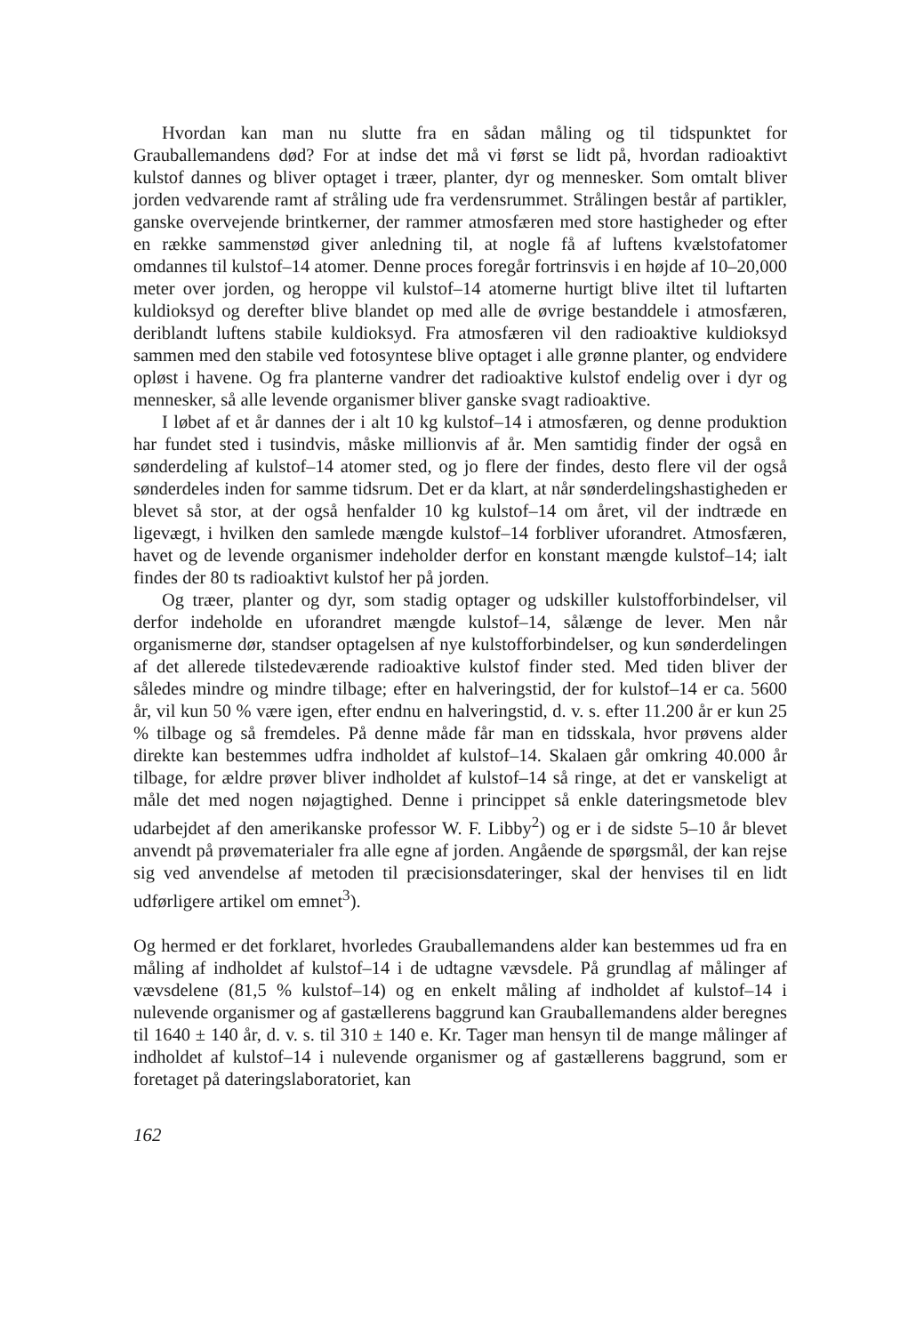Hvordan kan man nu slutte fra en sådan måling og til tidspunktet for Grauballemandens død? For at indse det må vi først se lidt på, hvordan radioaktivt kulstof dannes og bliver optaget i træer, planter, dyr og mennesker. Som omtalt bliver jorden vedvarende ramt af stråling ude fra verdensrummet. Strålingen består af partikler, ganske overvejende brintkerner, der rammer atmosfæren med store hastigheder og efter en række sammenstød giver anledning til, at nogle få af luftens kvælstofatomer omdannes til kulstof–14 atomer. Denne proces foregår fortrinsvis i en højde af 10–20,000 meter over jorden, og heroppe vil kulstof–14 atomerne hurtigt blive iltet til luftarten kuldioksyd og derefter blive blandet op med alle de øvrige bestanddele i atmosfæren, deriblandt luftens stabile kuldioksyd. Fra atmosfæren vil den radioaktive kuldioksyd sammen med den stabile ved fotosyntese blive optaget i alle grønne planter, og endvidere opløst i havene. Og fra planterne vandrer det radioaktive kulstof endelig over i dyr og mennesker, så alle levende organismer bliver ganske svagt radioaktive.
I løbet af et år dannes der i alt 10 kg kulstof–14 i atmosfæren, og denne produktion har fundet sted i tusindvis, måske millionvis af år. Men samtidig finder der også en sønderdeling af kulstof–14 atomer sted, og jo flere der findes, desto flere vil der også sønderdeles inden for samme tidsrum. Det er da klart, at når sønderdelingshastigheden er blevet så stor, at der også henfalder 10 kg kulstof–14 om året, vil der indtræde en ligevægt, i hvilken den samlede mængde kulstof–14 forbliver uforandret. Atmosfæren, havet og de levende organismer indeholder derfor en konstant mængde kulstof–14; ialt findes der 80 ts radioaktivt kulstof her på jorden.
Og træer, planter og dyr, som stadig optager og udskiller kulstofforbindelser, vil derfor indeholde en uforandret mængde kulstof–14, sålænge de lever. Men når organismerne dør, standser optagelsen af nye kulstofforbindelser, og kun sønderdelingen af det allerede tilstedeværende radioaktive kulstof finder sted. Med tiden bliver der således mindre og mindre tilbage; efter en halveringstid, der for kulstof–14 er ca. 5600 år, vil kun 50 % være igen, efter endnu en halveringstid, d. v. s. efter 11.200 år er kun 25 % tilbage og så fremdeles. På denne måde får man en tidsskala, hvor prøvens alder direkte kan bestemmes udfra indholdet af kulstof–14. Skalaen går omkring 40.000 år tilbage, for ældre prøver bliver indholdet af kulstof–14 så ringe, at det er vanskeligt at måle det med nogen nøjagtighed. Denne i princippet så enkle dateringsmetode blev udarbejdet af den amerikanske professor W. F. Libby<sup>2</sup>) og er i de sidste 5–10 år blevet anvendt på prøvematerialer fra alle egne af jorden. Angående de spørgsmål, der kan rejse sig ved anvendelse af metoden til præcisionsdateringer, skal der henvises til en lidt udførligere artikel om emnet<sup>3</sup>).
Og hermed er det forklaret, hvorledes Grauballemandens alder kan bestemmes ud fra en måling af indholdet af kulstof–14 i de udtagne vævsdele. På grundlag af målinger af vævsdelene (81,5 % kulstof–14) og en enkelt måling af indholdet af kulstof–14 i nulevende organismer og af gastællerens baggrund kan Grauballemandens alder beregnes til 1640 ± 140 år, d. v. s. til 310 ± 140 e. Kr. Tager man hensyn til de mange målinger af indholdet af kulstof–14 i nulevende organismer og af gastællerens baggrund, som er foretaget på dateringslaboratoriet, kan
162